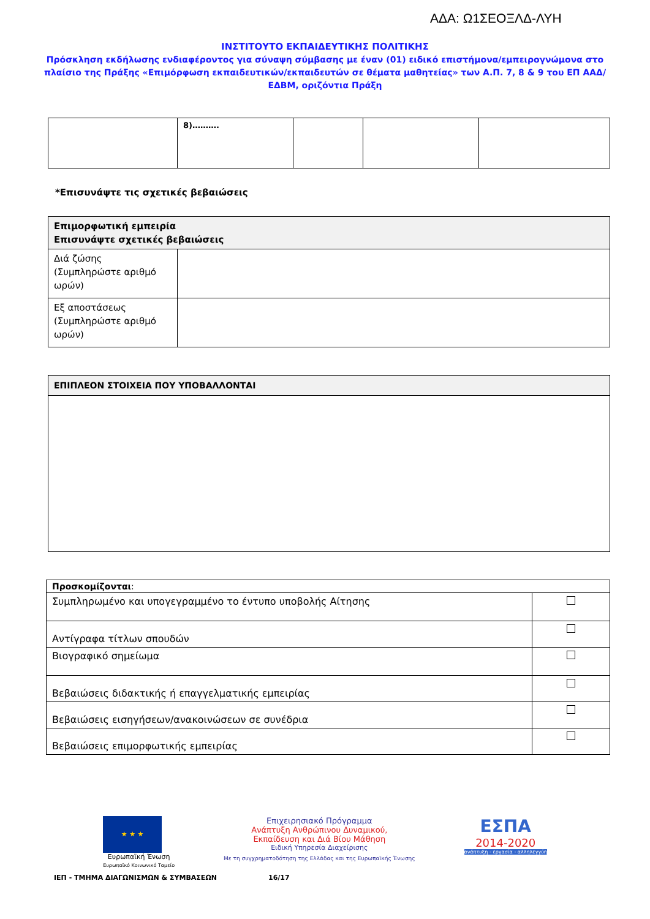ΑΔΑ: Ω1ΣΕΟΞΛΔ-ΛΥΗ
ΙΝΣΤΙΤΟΥΤΟ ΕΚΠΑΙΔΕΥΤΙΚΗΣ ΠΟΛΙΤΙΚΗΣ
Πρόσκληση εκδήλωσης ενδιαφέροντος για σύναψη σύμβασης με έναν (01) ειδικό επιστήμονα/εμπειρογνώμονα στο πλαίσιο της Πράξης «Επιμόρφωση εκπαιδευτικών/εκπαιδευτών σε θέματα μαθητείας» των Α.Π. 7, 8 & 9 του ΕΠ ΑΑΔ/ΕΔΒΜ, οριζόντια Πράξη
| | 8)………. | | | |
*Επισυνάψτε τις σχετικές βεβαιώσεις
| Επιμορφωτική εμπειρία Επισυνάψτε σχετικές βεβαιώσεις | |
| Διά ζώσης (Συμπληρώστε αριθμό ωρών) | |
| Εξ αποστάσεως (Συμπληρώστε αριθμό ωρών) | |
| ΕΠΙΠΛΕΟΝ ΣΤΟΙΧΕΙΑ ΠΟΥ ΥΠΟΒΑΛΛΟΝΤΑΙ |
| Προσκομίζονται : | |
| Συμπληρωμένο και υπογεγραμμένο το έντυπο υποβολής Αίτησης | |
| Αντίγραφα τίτλων σπουδών | |
| Βιογραφικό σημείωμα | |
| Βεβαιώσεις διδακτικής ή επαγγελματικής εμπειρίας | |
| Βεβαιώσεις εισηγήσεων/ανακοινώσεων σε συνέδρια | |
| Βεβαιώσεις επιμορφωτικής εμπειρίας | |
★ ★ ★
Ευρωπαϊκή Ένωση
Ευρωπαϊκό Κοινωνικό Ταμείο
Επιχειρησιακό Πρόγραμμα
Ανάπτυξη Ανθρώπινου Δυναμικού,
Εκπαίδευση και Διά Βίου Μάθηση
Ειδική Υπηρεσία Διαχείρισης
Με τη συγχρηματοδότηση της Ελλάδας και της Ευρωπαϊκής Ένωσης
ΕΣΠΑ
2014-2020
ανάπτυξη - εργασία - αλληλεγγύη
ΙΕΠ - ΤΜΗΜΑ ΔΙΑΓΩΝΙΣΜΩΝ & ΣΥΜΒΑΣΕΩΝ 16/17